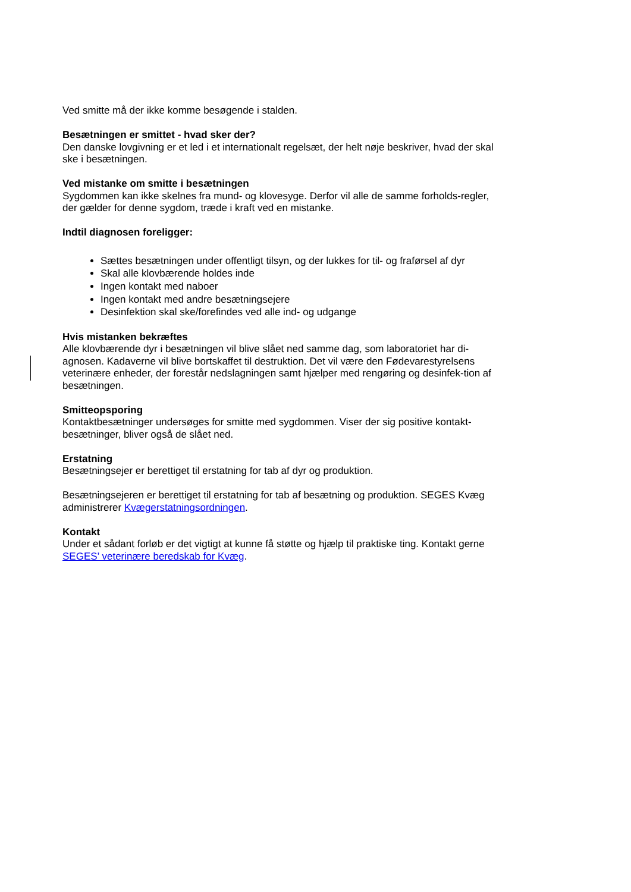Ved smitte må der ikke komme besøgende i stalden.
Besætningen er smittet - hvad sker der?
Den danske lovgivning er et led i et internationalt regelsæt, der helt nøje beskriver, hvad der skal ske i besætningen.
Ved mistanke om smitte i besætningen
Sygdommen kan ikke skelnes fra mund- og klovesyge. Derfor vil alle de samme forholds-regler, der gælder for denne sygdom, træde i kraft ved en mistanke.
Indtil diagnosen foreligger:
Sættes besætningen under offentligt tilsyn, og der lukkes for til- og fraførsel af dyr
Skal alle klovbærende holdes inde
Ingen kontakt med naboer
Ingen kontakt med andre besætningsejere
Desinfektion skal ske/forefindes ved alle ind- og udgange
Hvis mistanken bekræftes
Alle klovbærende dyr i besætningen vil blive slået ned samme dag, som laboratoriet har di-agnosen. Kadaverne vil blive bortskaffet til destruktion. Det vil være den Fødevarestyrelsens veterinære enheder, der forestår nedslagningen samt hjælper med rengøring og desinfek-tion af besætningen.
Smitteopsporing
Kontaktbesætninger undersøges for smitte med sygdommen. Viser der sig positive kontakt-besætninger, bliver også de slået ned.
Erstatning
Besætningsejer er berettiget til erstatning for tab af dyr og produktion.
Besætningsejeren er berettiget til erstatning for tab af besætning og produktion. SEGES Kvæg administrerer Kvægerstatningsordningen.
Kontakt
Under et sådant forløb er det vigtigt at kunne få støtte og hjælp til praktiske ting. Kontakt gerne SEGES’ veterinære beredskab for Kvæg.